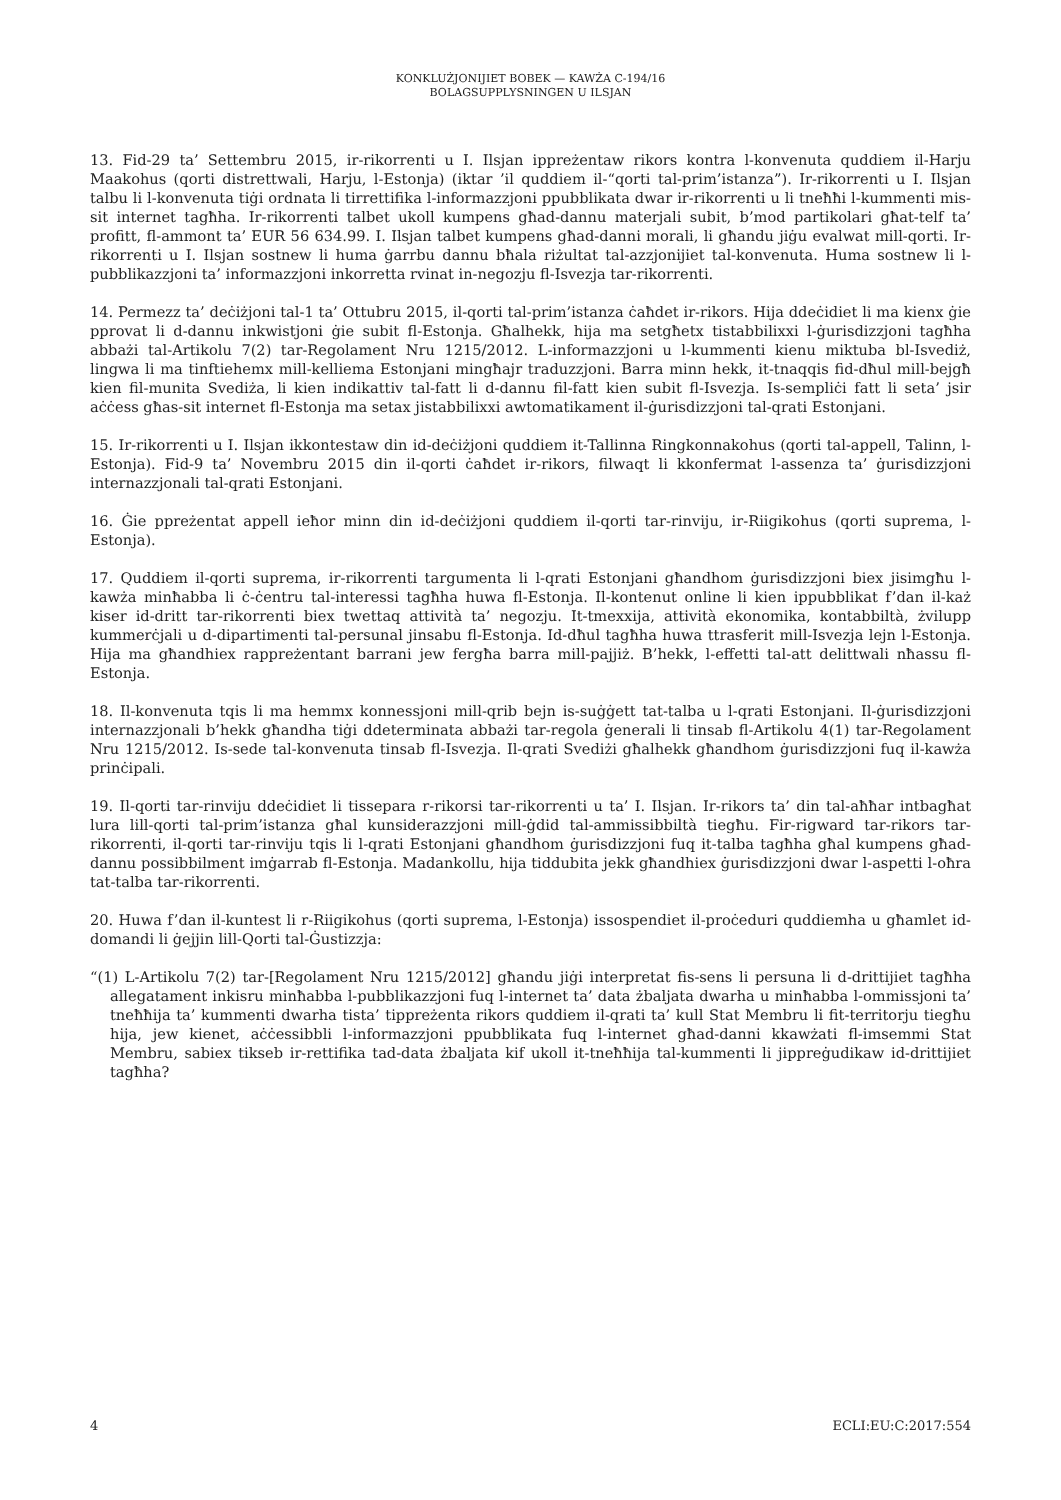KONKLUŻJONIJIET BOBEK — KAWŻA C-194/16
BOLAGSUPPLYSNINGEN U ILSJAN
13. Fid-29 ta’ Settembru 2015, ir-rikorrenti u I. Ilsjan ippreżentaw rikors kontra l-konvenuta quddiem il-Harju Maakohus (qorti distrettwali, Harju, l-Estonja) (iktar ’il quddiem il-“qorti tal-prim’istanza”). Ir-rikorrenti u I. Ilsjan talbu li l-konvenuta tiġi ordnata li tirrettifika l-informazzjoni ppubblikata dwar ir-rikorrenti u li tneħħi l-kummenti mis-sit internet tagħha. Ir-rikorrenti talbet ukoll kumpens għad-dannu materjali subit, b’mod partikolari għat-telf ta’ profitt, fl-ammont ta’ EUR 56 634.99. I. Ilsjan talbet kumpens għad-danni morali, li għandu jiġu evalwat mill-qorti. Ir-rikorrenti u I. Ilsjan sostnew li huma ġarrbu dannu bħala riżultat tal-azzjonijiet tal-konvenuta. Huma sostnew li l-pubblikazzjoni ta’ informazzjoni inkorretta rvinat in-negozju fl-Isvezja tar-rikorrenti.
14. Permezz ta’ deċiżjoni tal-1 ta’ Ottubru 2015, il-qorti tal-prim’istanza ċaħdet ir-rikors. Hija ddeċidiet li ma kienx ġie pprovat li d-dannu inkwistjoni ġie subit fl-Estonja. Għalhekk, hija ma setgħetx tistabbilixxi l-ġurisdizzjoni tagħha abbażi tal-Artikolu 7(2) tar-Regolament Nru 1215/2012. L-informazzjoni u l-kummenti kienu miktuba bl-Isvediż, lingwa li ma tinftiehemx mill-kelliema Estonjani mingħajr traduzzjoni. Barra minn hekk, it-tnaqqis fid-dħul mill-bejgħ kien fil-munita Svediża, li kien indikattiv tal-fatt li d-dannu fil-fatt kien subit fl-Isvezja. Is-sempliċi fatt li seta’ jsir aċċess għas-sit internet fl-Estonja ma setax jistabbilixxi awtomatikament il-ġurisdizzjoni tal-qrati Estonjani.
15. Ir-rikorrenti u I. Ilsjan ikkontestaw din id-deċiżjoni quddiem it-Tallinna Ringkonnakohus (qorti tal-appell, Talinn, l-Estonja). Fid-9 ta’ Novembru 2015 din il-qorti ċaħdet ir-rikors, filwaqt li kkonfermat l-assenza ta’ ġurisdizzjoni internazzjonali tal-qrati Estonjani.
16. Ġie ppreżentat appell ieħor minn din id-deċiżjoni quddiem il-qorti tar-rinviju, ir-Riigikohus (qorti suprema, l-Estonja).
17. Quddiem il-qorti suprema, ir-rikorrenti targumenta li l-qrati Estonjani għandhom ġurisdizzjoni biex jisimgħu l-kawża minħabba li ċ-ċentru tal-interessi tagħha huwa fl-Estonja. Il-kontenut online li kien ippubblikat f’dan il-każ kiser id-dritt tar-rikorrenti biex twettaq attività ta’ negozju. It-tmexxija, attività ekonomika, kontabbiltà, żvilupp kummerċjali u d-dipartimenti tal-persunal jinsabu fl-Estonja. Id-dħul tagħha huwa ttrasferit mill-Isvezja lejn l-Estonja. Hija ma għandhiex rappreżentant barrani jew fergħa barra mill-pajjiż. B’hekk, l-effetti tal-att delittwali nħassu fl-Estonja.
18. Il-konvenuta tqis li ma hemmx konnessjoni mill-qrib bejn is-suġġett tat-talba u l-qrati Estonjani. Il-ġurisdizzjoni internazzjonali b’hekk għandha tiġi ddeterminata abbażi tar-regola ġenerali li tinsab fl-Artikolu 4(1) tar-Regolament Nru 1215/2012. Is-sede tal-konvenuta tinsab fl-Isvezja. Il-qrati Svediżi għalhekk għandhom ġurisdizzjoni fuq il-kawża prinċipali.
19. Il-qorti tar-rinviju ddeċidiet li tissepara r-rikorsi tar-rikorrenti u ta’ I. Ilsjan. Ir-rikors ta’ din tal-aħħar intbagħat lura lill-qorti tal-prim’istanza għal kunsiderazzjoni mill-ġdid tal-ammissibbiltà tiegħu. Fir-rigward tar-rikors tar-rikorrenti, il-qorti tar-rinviju tqis li l-qrati Estonjani għandhom ġurisdizzjoni fuq it-talba tagħha għal kumpens għad-dannu possibbilment imġarrab fl-Estonja. Madankollu, hija tiddubita jekk għandhiex ġurisdizzjoni dwar l-aspetti l-oħra tat-talba tar-rikorrenti.
20. Huwa f’dan il-kuntest li r-Riigikohus (qorti suprema, l-Estonja) issospendiet il-proċeduri quddiemha u għamlet id-domandi li ġejjin lill-Qorti tal-Ġustizzja:
“(1) L-Artikolu 7(2) tar-[Regolament Nru 1215/2012] għandu jiġi interpretat fis-sens li persuna li d-drittijiet tagħha allegatament inkisru minħabba l-pubblikazzjoni fuq l-internet ta’ data żbaljata dwarha u minħabba l-ommissjoni ta’ tneħħija ta’ kummenti dwarha tista’ tippreżenta rikors quddiem il-qrati ta’ kull Stat Membru li fit-territorju tiegħu hija, jew kienet, aċċessibbli l-informazzjoni ppubblikata fuq l-internet għad-danni kkawżati fl-imsemmi Stat Membru, sabiex tikseb ir-rettifika tad-data żbaljata kif ukoll it-tneħħija tal-kummenti li jippreġudikaw id-drittijiet tagħha?
4 ECLI:EU:C:2017:554